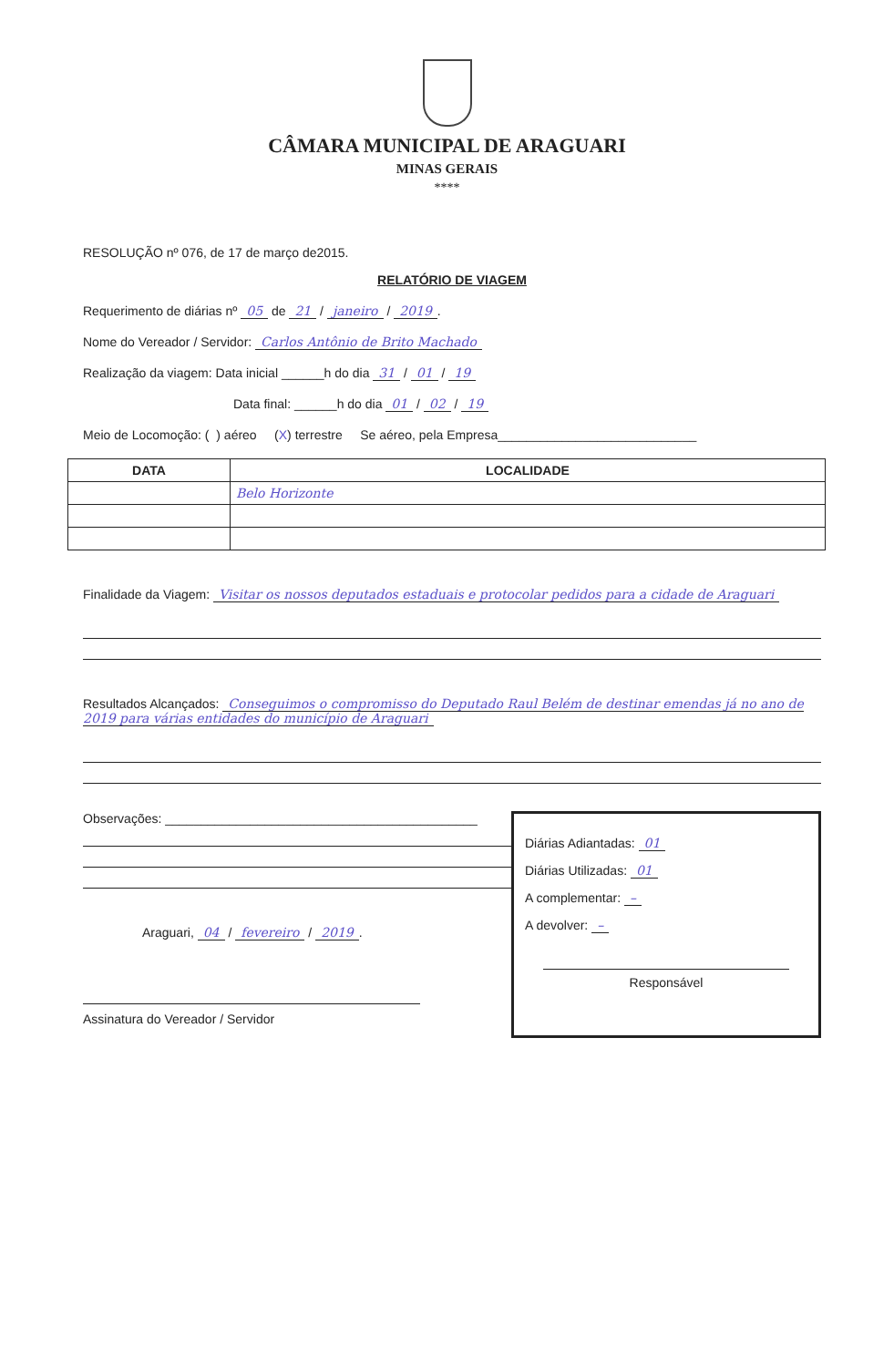CÂMARA MUNICIPAL DE ARAGUARI
MINAS GERAIS
****
RESOLUÇÃO nº 076, de 17 de março de2015.
RELATÓRIO DE VIAGEM
Requerimento de diárias nº 05 de 21 / janeiro / 2019.
Nome do Vereador / Servidor: Carlos Antônio de Brito Machado
Realização da viagem: Data inicial ______h do dia 31 / 01 / 19
Data final: ______h do dia 01 / 02 / 19
Meio de Locomoção: ( ) aéreo (X) terrestre Se aéreo, pela Empresa____________________________
| DATA | LOCALIDADE |
| --- | --- |
| | Belo Horizonte |
Finalidade da Viagem: Visitar os nossos deputados estaduais e protocolar pedidos para a cidade de Araguari
Resultados Alcançados: Conseguimos o compromisso do Deputado Raul Belém de destinar emendas já no ano de 2019 para várias entidades do município de Araguari
Observações: ____________________________________________
Araguari, 04 / fevereiro / 2019.
Assinatura do Vereador / Servidor
Diárias Adiantadas: 01
Diárias Utilizadas: 01
A complementar: –
A devolver: –
Responsável